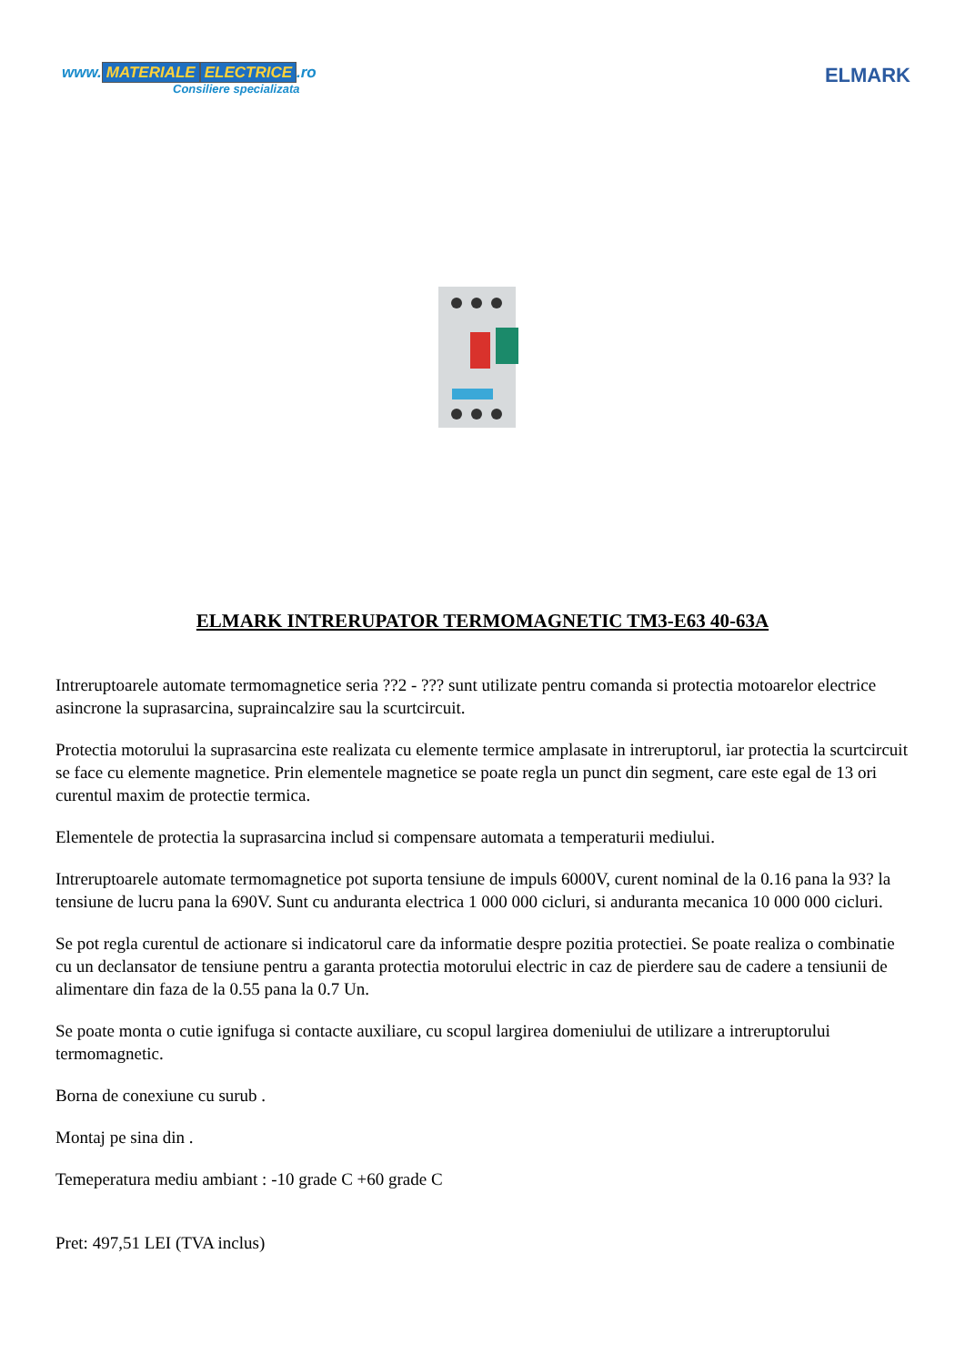www. MATERIALE ELECTRICE.ro
Consiliere specializata
ELMARK
ELMARK INTRERUPATOR TERMOMAGNETIC TM3-E63 40-63A
Intreruptoarele automate termomagnetice seria ??2 - ??? sunt utilizate pentru comanda si protectia motoarelor electrice asincrone la suprasarcina, supraincalzire sau la scurtcircuit.
Protectia motorului la suprasarcina este realizata cu elemente termice amplasate in intreruptorul, iar protectia la scurtcircuit se face cu elemente magnetice. Prin elementele magnetice se poate regla un punct din segment, care este egal de 13 ori curentul maxim de protectie termica.
Elementele de protectia la suprasarcina includ si compensare automata a temperaturii mediului.
Intreruptoarele automate termomagnetice pot suporta tensiune de impuls 6000V, curent nominal de la 0.16 pana la 93? la tensiune de lucru pana la 690V. Sunt cu anduranta electrica 1 000 000 cicluri, si anduranta mecanica 10 000 000 cicluri.
Se pot regla curentul de actionare si indicatorul care da informatie despre pozitia protectiei. Se poate realiza o combinatie cu un declansator de tensiune pentru a garanta protectia motorului electric in caz de pierdere sau de cadere a tensiunii de alimentare din faza de la 0.55 pana la 0.7 Un.
Se poate monta o cutie ignifuga si contacte auxiliare, cu scopul largirea domeniului de utilizare a intreruptorului termomagnetic.
Borna de conexiune cu surub .
Montaj pe sina din .
Temeperatura mediu ambiant : -10 grade C +60 grade C
Pret: 497,51 LEI (TVA inclus)